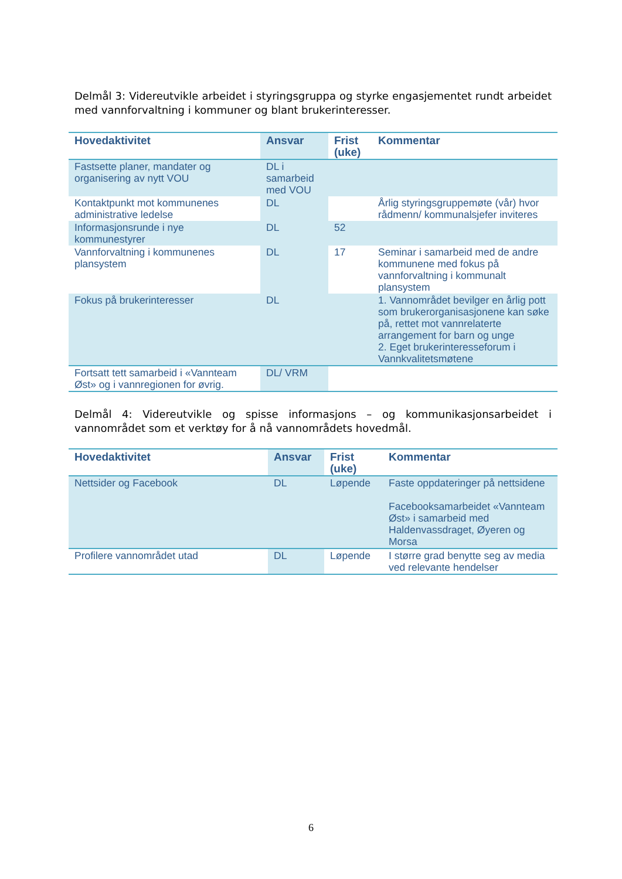Delmål 3: Videreutvikle arbeidet i styringsgruppa og styrke engasjementet rundt arbeidet med vannforvaltning i kommuner og blant brukerinteresser.
| Hovedaktivitet | Ansvar | Frist (uke) | Kommentar |
| --- | --- | --- | --- |
| Fastsette planer, mandater og organisering av nytt VOU | DL i samarbeid med VOU | | |
| Kontaktpunkt mot kommunenes administrative ledelse | DL | | Årlig styringsgruppemøte (vår) hvor rådmenn/ kommunalsjefer inviteres |
| Informasjonsrunde i nye kommunestyrer | DL | 52 | |
| Vannforvaltning i kommunenes plansystem | DL | 17 | Seminar i samarbeid med de andre kommunene med fokus på vannforvaltning i kommunalt plansystem |
| Fokus på brukerinteresser | DL | | 1. Vannområdet bevilger en årlig pott som brukerorganisasjonene kan søke på, rettet mot vannrelaterte arrangement for barn og unge 2. Eget brukerinteresseforum i Vannkvalitetsmøtene |
| Fortsatt tett samarbeid i «Vannteam Øst» og i vannregionen for øvrig. | DL/ VRM | | |
Delmål 4: Videreutvikle og spisse informasjons – og kommunikasjonsarbeidet i vannområdet som et verktøy for å nå vannområdets hovedmål.
| Hovedaktivitet | Ansvar | Frist (uke) | Kommentar |
| --- | --- | --- | --- |
| Nettsider og Facebook | DL | Løpende | Faste oppdateringer på nettsidene Facebooksamarbeidet «Vannteam Øst» i samarbeid med Haldenvassdraget, Øyeren og Morsa |
| Profilere vannområdet utad | DL | Løpende | I større grad benytte seg av media ved relevante hendelser |
6